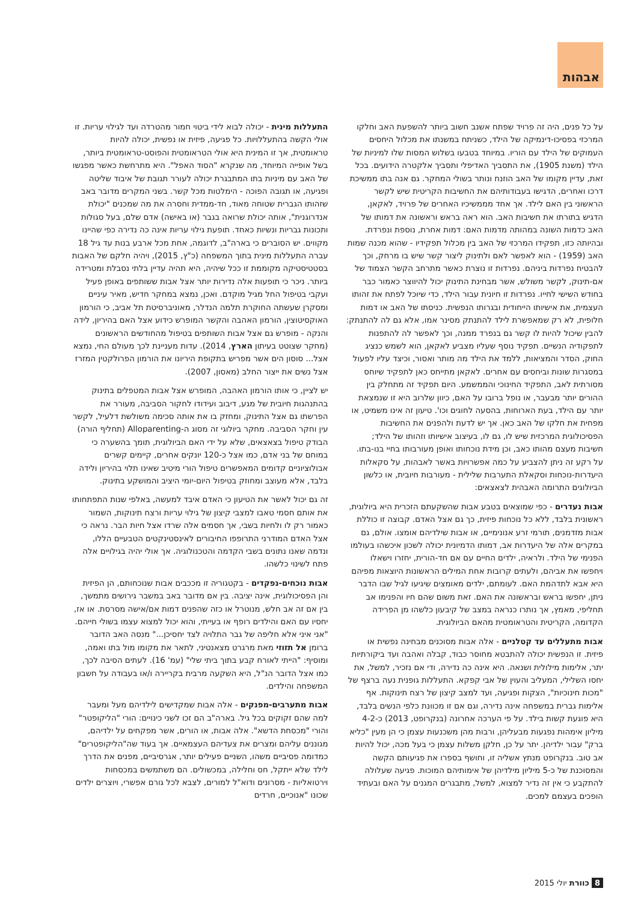אבהות
על כל פנים, היה זה פרויד שפתח אשנב חשוב ביותר להשפעת האב וחלקו המרכזי בפסיכו-דינמיקה של הילד, כשניתח במשנתו את מכלול היחסים העמוקים של הילד עם הוריו. במיוחד בטבעו בשלוש המסות שלו למיניות של הילד (משנת 1905), את התסביך האדיפלי ותסביך אלקטרה הידועים. בכל זאת, עדיין מקומו של האב הוזנח ונותר בשולי המחקר. גם אנה בתו ממשיכת דרכו ואחרים, הדגישו בעבודותיהם את החשיבות הקריטית שיש לקשר הראשוני בין האם לילד. אך אחד מממשיכיו האחרים של פרויד, לאקאן, הדגיש בתורתו את חשיבות האב. הוא ראה בראש וראשונה את דמותו של האב כדמות השונה במהותה מדמות האם: דמות אחרת, נוספת ונפרדת. ובהיותה כזו, תפקידו המרכזי של האב בין מכלול תפקידיו - שהוא מכנה שמות האב (1959) - הוא לאפשר לאם ולתינוק ליצור קשר שיש בו מרחק, וכך להבטיח נפרדות ביניהם. נפרדות זו נוצרת כאשר מתרחב הקשר הצמוד של אם-תינוק, לקשר משולש, אשר מבחינת התינוק יכול להיווצר כאמור כבר בחודש השישי לחייו. נפרדות זו חיונית עבור הילד, כדי שיוכל לפתח את זהותו העצמית, את אישיותו הייחודית ובגרותו הנפשית. כניסתו של האב או דמות חלופית, לא רק שמאפשרת לילד להתנתק מסינר אמו, אלא גם לה להתנתק: להבין שיכול להיות לו קשר גם בנפרד ממנה, וכך לאפשר לה להתפנות לתפקודיה הנשיים. תפקיד נוסף שעליו מצביע לאקאן, הוא לשמש כנציג החוק, הסדר והמציאות, ללמד את הילד מה מותר ואסור, וכיצד עליו לפעול במסגרות שונות וביחסים עם אחרים. לאקאן מתייחס כאן לתפקיד שיוחס מסורתית לאב, התפקיד החינוכי והממשמע. היום תפקיד זה מתחלק בין ההורים יותר מבעבר, או נופל ברובו על האם, כיוון שלרוב היא זו שנמצאת יותר עם הילד, בעת הארוחות, בהסעה לחוגים וכו'. טיעון זה אינו משמיט, או מפחית את חלקו של האב כאן. אך יש לדעת ולהפנים את החשיבות הפסיכולוגית המרכזית שיש לו, גם לו, בעיצוב אישיותו וזהותו של הילד; חשיבות מעצם מהותו כאב, וכן מידת נוכחותו ואופן מעורבותו בחיי בנו-בתו. על רקע זה ניתן להצביע על כמה אפשרויות באשר לאבהות, על סקאלות היעדרות-נוכחות וסקאלת התערבות שלילית - מעורבות חיובית, או כלשון הביולוגים התרומה האבהית לצאצאים:
אבות נעדרים - כפי שמוצאים בטבע אבות שהשקעתם הזכרית היא ביולוגית, ראשונית בלבד, ללא כל נוכחות פיזית, כך גם אצל האדם. קבוצה זו כוללת אבות מזדמנים, תורמי זרע אנונימיים, או אבות שילדיהם אומצו. אולם, גם במקרים אלה של היעדרות אב, דמותו הדמיונית יכולה לשכון איכשהו בעולמו הפנימי של הילד. ולראיה, ילדים החיים עם אם חד-הורית, יחזרו וישאלו ויחפשו את אביהם, ולעתים קרובות אחת המילים הראשונות היוצאות מפיהם היא אבא לתדהמת האם. לעומתם, ילדים מאומצים שיגיעו לגיל שבו הדבר ניתן, יחפשו בראש ובראשונה את האם. זאת משום שהם חיו והפנימו אב תחליפי, מאמץ, אך נותרו כנראה במצב של קיבעון כלשהו מן הפרידה הקדומה, הקריטית והטראומטית מהאם הביולוגית.
אבות מתעללים עד קטלניים - אלה אבות מסוכנים מבחינה נפשית או פיזית. זו הנפשית יכולה להתבטא מחוסר כבוד, קבלה ואהבה ועד ביקורתיות יתר, אלימות מילולית ושנאה. היא אינה כה נדירה, ודי אם נזכיר, למשל, את יחסו השלילי, המעליב והעוין של אבי קפקא. התעללות גופנית נעה ברצף של "מכות חינוכיות", הצקות ופגיעה, ועד למצב קיצון של רצח תינוקות. אף אלימות גברית במשפחה אינה נדירה, וגם אם זו מכוונת כלפי הנשים בלבד, היא פוגעת קשות בילד. על פי הערכה אחרונה (בנקרופט, 2013) כ-4-2 מיליון אימהות נפגעות מבעליהן, ורבות מהן משכנעות עצמן כי הן מעין "כליא ברק" עבור ילדיהן. יתר על כן, חלקן משלות עצמן כי בעל מכה, יכול להיות אב טוב. בנקרופט מנתץ אשליה זו, וחושף בספרו את פגיעותם הקשה והמסוכנת של כ-5 מיליון מילדיהן של אימותיהם המוכות. פגיעה שעלולה להתקבע כי אין זה נדיר למצוא, למשל, מתבגרים המגנים על האם ובעתיד הופכים בעצמם למכים.
התעללות מינית - יכולה לבוא לידי ביטוי חמור מהטרדה ועד לגילוי עריות. זו אולי הקשה בהתעללויות. כל פגיעה, פיזית או נפשית, יכולה להיות טראומטית, אך זו המינית היא אולי הטראומטית והפוסט-טראומטית ביותר, בשל אופייה המיוחד, מה שנקרא "הסוד האפל". היא מתרחשת כאשר מפגשו של האב עם מיניות בתו המתבגרת יכולה לעורר תגובת של איבוד שליטה ופגיעה, או תגובה הפוכה - הימלטות מכל קשר. בשני המקרים מדובר באב שזהותו הגברית שטוחה מאוד, חד-ממדית וחסרה את מה שמכנים "יכולת אנדרוגנית", אותה יכולת שרואה בגבר (או באישה) אדם שלם, בעל סגולות ותכונות גבריות ונשיות כאחד. תופעת גילוי עריות אינה כה נדירה כפי שהיינו מקווים. יש הסוברים כי בארה"ב, לדוגמה, אחת מכל ארבע בנות עד גיל 18 עברה התעללות מינית בתוך המשפחה (כ"ץ, 2015), ויהיה חלקם של האבות בסטטיסטיקה מקוממת זו ככל שיהיה, היא תהיה עדיין בלתי נסבלת ומטרידה ביותר. ניכר כי תופעות אלה נדירות יותר אצל אבות ששותפים באופן פעיל ועקבי בטיפול החל מגיל מוקדם. ואכן, נמצא במחקר חדיש, מאיר עיניים ומסקרן שעשתה החוקרת תלמה הנדלר, מאוניברסיטת תל אביב, כי הורמון האוקסיטוצין, הורמון האהבה והקשר המופרש כידוע אצל האם בהיריון, לידה והנקה - מופרש גם אצל אבות השותפים בטיפול מהחודשים הראשונים (מחקר שצוטט בעיתון הארץ, 2014). עדות מעניינת לכך מעולם החי, נמצא אצל... סוסון הים אשר מפריש בתקופת היריונו את הורמון הפרולקטין המזרז אצל נשים את ייצור החלב (מאסון, 2007).
יש לציין, כי אותו הורמון האהבה, המופרש אצל אבות המטפלים בתינוק בהתנהגות חיובית של מגע, דיבוב ועידודו לחקור הסביבה, מעורר את הפרשתו גם אצל התינוק, ומחזק בו את אותה סכימה משולשת דלעיל, לקשר עין וחקר הסביבה. מחקר ביולוגי זה מסוג ה-Alloparenting (תחליף הורה) הבודק טיפול בצאצאים, שלא על ידי האם הביולוגית, תומך בהשערה כי במוחם של בני אדם, כמו אצל כ-120 יונקים אחרים, קיימים קשרים אבולוציוניים קדומים המאפשרים טיפול הורי מיטיב שאינו תלוי בהיריון ולידה בלבד, אלא מעוצב ומחוזק בטיפול היום-יומי היציב והמושקע בתינוק.
זה גם יכול לאשר את הטיעון כי האדם איבד למעשה, באלפי שנות התפתחותו את אותם חסמי טאבו למצבי קיצון של גילוי עריות ורצח תינוקות, השמור כאמור רק לו ולחיות בשבי, אך חסמים אלה שרדו אצל חיות הבר. נראה כי אצל האדם המודרני התרופפו החיבורים לאינסטינקטים הטבעיים הללו, ונדמה שאנו נתונים בשבי הקדמה והטכנולוגיה. אך אולי יהיה בגילויים אלה פתח לשינוי כלשהו.
אבות נוכחים-נפקדים - בקטגוריה זו מככבים אבות שנוכחותם, הן הפיזית והן הפסיכולוגית, אינה יציבה. בין אם מדובר באב במשבר גירושים מתמשך, בין אם זה אב חלש, מנוטרל או כזה שהפנים דמות אם/אישה מסרסת. או אז, יחסיו עם האם והילדים רופף או בעייתי, והוא יכול למצוא עצמו בשולי חייהם. "אני איני אלא חליפה של גבר התלויה לצד יחסיכן..." מנסה האב הדובר ברומן אל תזוזי מאת מרגרט מצאנטיני, לתאר את מקומו מול בתו ואמה, ומוסיף: "הייתי לאורח קבע בתוך ביתי שלי" (עמ' 16). לעתים הסיבה לכך, כמו אצל הדובר הנ"ל, היא השקעה מרבית בקריירה ו/או בעבודה על חשבון המשפחה והילדים.
אבות מתערבים-מפנקים - אלה אבות שמקדישים לילדיהם מעל ומעבר למה שהם זקוקים בכל גיל. בארה"ב הם זכו לשני כינויים: הורי "הליקופטר" והורי "מכסחת הדשא". אלה אבות, או הורים, אשר מפקחים על ילדיהם, מגוננים עליהם ומצרים את צעדיהם העצמאיים. אך בעוד שה"הליקופטרים" כמדומה פסיביים משהו, השניים פעילים יותר, אגרסיביים, מפנים את הדרך לילד שלא ייתקל, חס וחלילה, במכשולים. הם משתמשים במכסחות וירטואליות - מסרונים ודוא"ל למורים, לצבא לכל גורם אפשרי, ויוצרים ילדים שכונו "אנוכיים, חרדים
8 כוורת יולי 2015